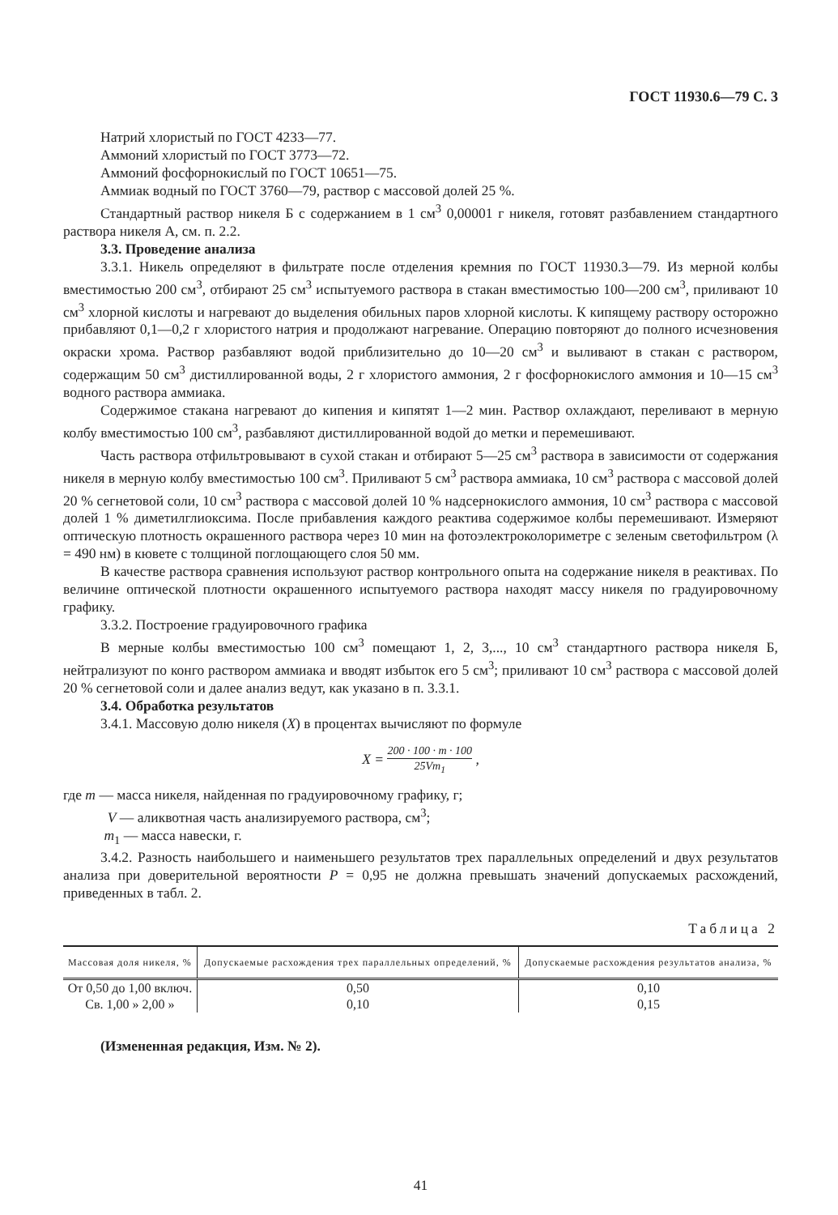ГОСТ 11930.6—79 С. 3
Натрий хлористый по ГОСТ 4233—77.
Аммоний хлористый по ГОСТ 3773—72.
Аммоний фосфорнокислый по ГОСТ 10651—75.
Аммиак водный по ГОСТ 3760—79, раствор с массовой долей 25 %.
Стандартный раствор никеля Б с содержанием в 1 см<sup>3</sup> 0,00001 г никеля, готовят разбавлением стандартного раствора никеля А, см. п. 2.2.
3.3. Проведение анализа
3.3.1. Никель определяют в фильтрате после отделения кремния по ГОСТ 11930.3—79. Из мерной колбы вместимостью 200 см<sup>3</sup>, отбирают 25 см<sup>3</sup> испытуемого раствора в стакан вместимостью 100—200 см<sup>3</sup>, приливают 10 см<sup>3</sup> хлорной кислоты и нагревают до выделения обильных паров хлорной кислоты. К кипящему раствору осторожно прибавляют 0,1—0,2 г хлористого натрия и продолжают нагревание. Операцию повторяют до полного исчезновения окраски хрома. Раствор разбавляют водой приблизительно до 10—20 см<sup>3</sup> и выливают в стакан с раствором, содержащим 50 см<sup>3</sup> дистиллированной воды, 2 г хлористого аммония, 2 г фосфорнокислого аммония и 10—15 см<sup>3</sup> водного раствора аммиака.
Содержимое стакана нагревают до кипения и кипятят 1—2 мин. Раствор охлаждают, переливают в мерную колбу вместимостью 100 см<sup>3</sup>, разбавляют дистиллированной водой до метки и перемешивают.
Часть раствора отфильтровывают в сухой стакан и отбирают 5—25 см<sup>3</sup> раствора в зависимости от содержания никеля в мерную колбу вместимостью 100 см<sup>3</sup>. Приливают 5 см<sup>3</sup> раствора аммиака, 10 см<sup>3</sup> раствора с массовой долей 20 % сегнетовой соли, 10 см<sup>3</sup> раствора с массовой долей 10 % надсернокислого аммония, 10 см<sup>3</sup> раствора с массовой долей 1 % диметилглиоксима. После прибавления каждого реактива содержимое колбы перемешивают. Измеряют оптическую плотность окрашенного раствора через 10 мин на фотоэлектроколориметре с зеленым светофильтром (λ = 490 нм) в кювете с толщиной поглощающего слоя 50 мм.
В качестве раствора сравнения используют раствор контрольного опыта на содержание никеля в реактивах. По величине оптической плотности окрашенного испытуемого раствора находят массу никеля по градуировочному графику.
3.3.2. Построение градуировочного графика
В мерные колбы вместимостью 100 см<sup>3</sup> помещают 1, 2, 3,..., 10 см<sup>3</sup> стандартного раствора никеля Б, нейтрализуют по конго раствором аммиака и вводят избыток его 5 см<sup>3</sup>; приливают 10 см<sup>3</sup> раствора с массовой долей 20 % сегнетовой соли и далее анализ ведут, как указано в п. 3.3.1.
3.4. Обработка результатов
3.4.1. Массовую долю никеля (X) в процентах вычисляют по формуле
X = 200 · 100 · m · 100 25Vm<sub>1</sub> ,
где m — масса никеля, найденная по градуировочному графику, г;
V — аликвотная часть анализируемого раствора, см<sup>3</sup>;
m<sub>1</sub> — масса навески, г.
3.4.2. Разность наибольшего и наименьшего результатов трех параллельных определений и двух результатов анализа при доверительной вероятности P = 0,95 не должна превышать значений допускаемых расхождений, приведенных в табл. 2.
Таблица 2
| Массовая доля никеля, % | Допускаемые расхождения трех параллельных определений, % | Допускаемые расхождения результатов анализа, % |
| --- | --- | --- |
| От 0,50 до 1,00 включ. | 0,50 | 0,10 |
| Св. 1,00 » 2,00 » | 0,10 | 0,15 |
(Измененная редакция, Изм. № 2).
41